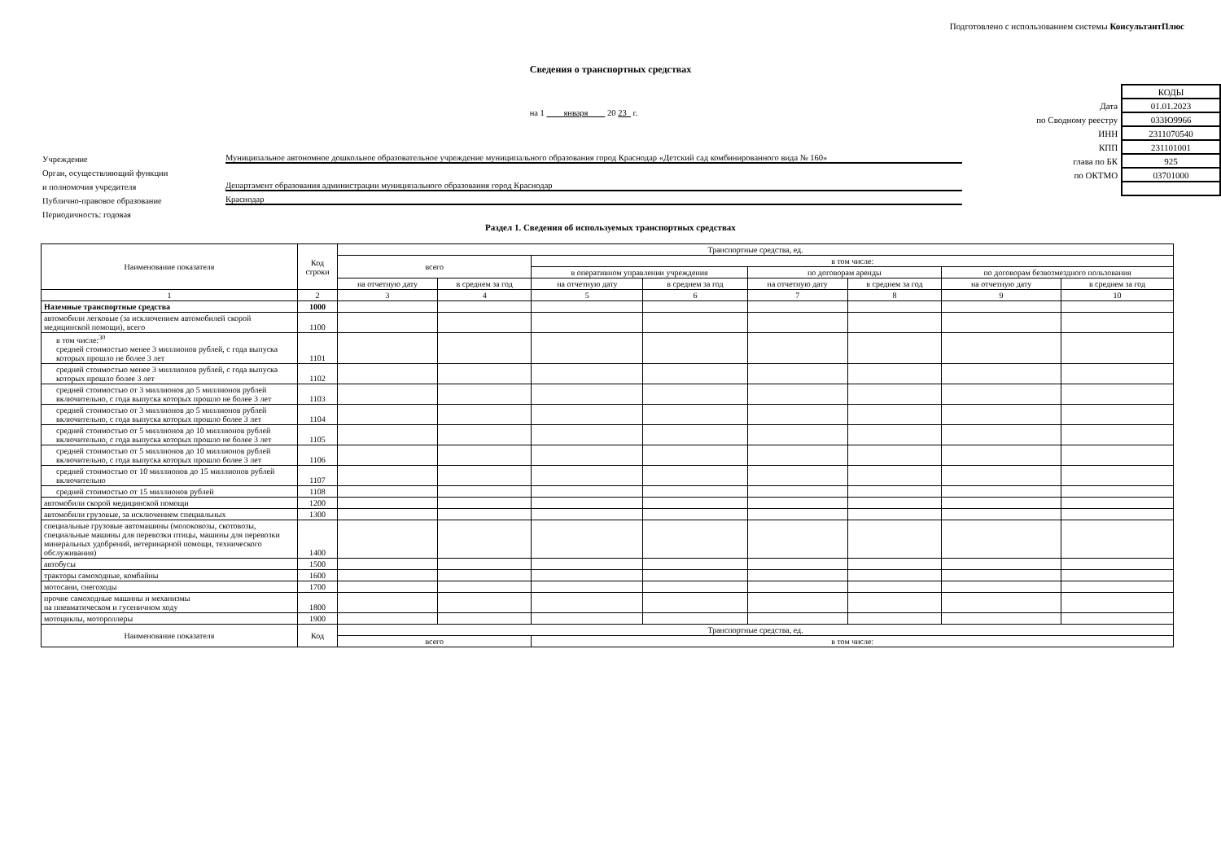Подготовлено с использованием системы КонсультантПлюс
Сведения о транспортных средствах
на 1 января 20 23 г.
Учреждение Муниципальное автономное дошкольное образовательное учреждение муниципального образования город Краснодар «Детский сад комбинированного вида № 160»
Орган, осуществляющий функции
и полномочия учредителя Департамент образования администрации муниципального образования город Краснодар
Публично-правовое образование Краснодар
Периодичность: годовая
| | КОДЫ |
| Дата | 01.01.2023 |
| по Сводному реестру | 033Ю9966 |
| ИНН | 2311070540 |
| КПП | 231101001 |
| глава по БК | 925 |
| по ОКТМО | 03701000 |
Раздел 1. Сведения об используемых транспортных средствах
| Наименование показателя | Код строки | Транспортные средства, ед. | | | | | | | |
| --- | --- | --- | --- | --- | --- | --- | --- | --- | --- |
| | | всего | | в том числе: | | | | | |
| | | | | в оперативном управлении учреждения | | по договорам аренды | | по договорам безвозмездного пользования | |
| | | на отчетную дату | в среднем за год | на отчетную дату | в среднем за год | на отчетную дату | в среднем за год | на отчетную дату | в среднем за год |
| 1 | 2 | 3 | 4 | 5 | 6 | 7 | 8 | 9 | 10 |
| Наземные транспортные средства | 1000 | | | | | | | | |
| автомобили легковые (за исключением автомобилей скорой медицинской помощи), всего | 1100 | | | | | | | | |
| в том числе:<sup>30</sup> средней стоимостью менее 3 миллионов рублей, с года выпуска которых прошло не более 3 лет | 1101 | | | | | | | | |
| средней стоимостью менее 3 миллионов рублей, с года выпуска которых прошло более 3 лет | 1102 | | | | | | | | |
| средней стоимостью от 3 миллионов до 5 миллионов рублей включительно, с года выпуска которых прошло не более 3 лет | 1103 | | | | | | | | |
| средней стоимостью от 3 миллионов до 5 миллионов рублей включительно, с года выпуска которых прошло более 3 лет | 1104 | | | | | | | | |
| средней стоимостью от 5 миллионов до 10 миллионов рублей включительно, с года выпуска которых прошло не более 3 лет | 1105 | | | | | | | | |
| средней стоимостью от 5 миллионов до 10 миллионов рублей включительно, с года выпуска которых прошло более 3 лет | 1106 | | | | | | | | |
| средней стоимостью от 10 миллионов до 15 миллионов рублей включительно | 1107 | | | | | | | | |
| средней стоимостью от 15 миллионов рублей | 1108 | | | | | | | | |
| автомобили скорой медицинской помощи | 1200 | | | | | | | | |
| автомобили грузовые, за исключением специальных | 1300 | | | | | | | | |
| специальные грузовые автомашины (молоковозы, скотовозы, специальные машины для перевозки птицы, машины для перевозки минеральных удобрений, ветеринарной помощи, технического обслуживания) | 1400 | | | | | | | | |
| автобусы | 1500 | | | | | | | | |
| тракторы самоходные, комбайны | 1600 | | | | | | | | |
| мотосани, снегоходы | 1700 | | | | | | | | |
| прочие самоходные машины и механизмы на пневматическом и гусеничном ходу | 1800 | | | | | | | | |
| мотоциклы, мотороллеры | 1900 | | | | | | | | |
| Наименование показателя | Код | Транспортные средства, ед. | | | | | | | |
| | | всего | | в том числе: | | | | | |